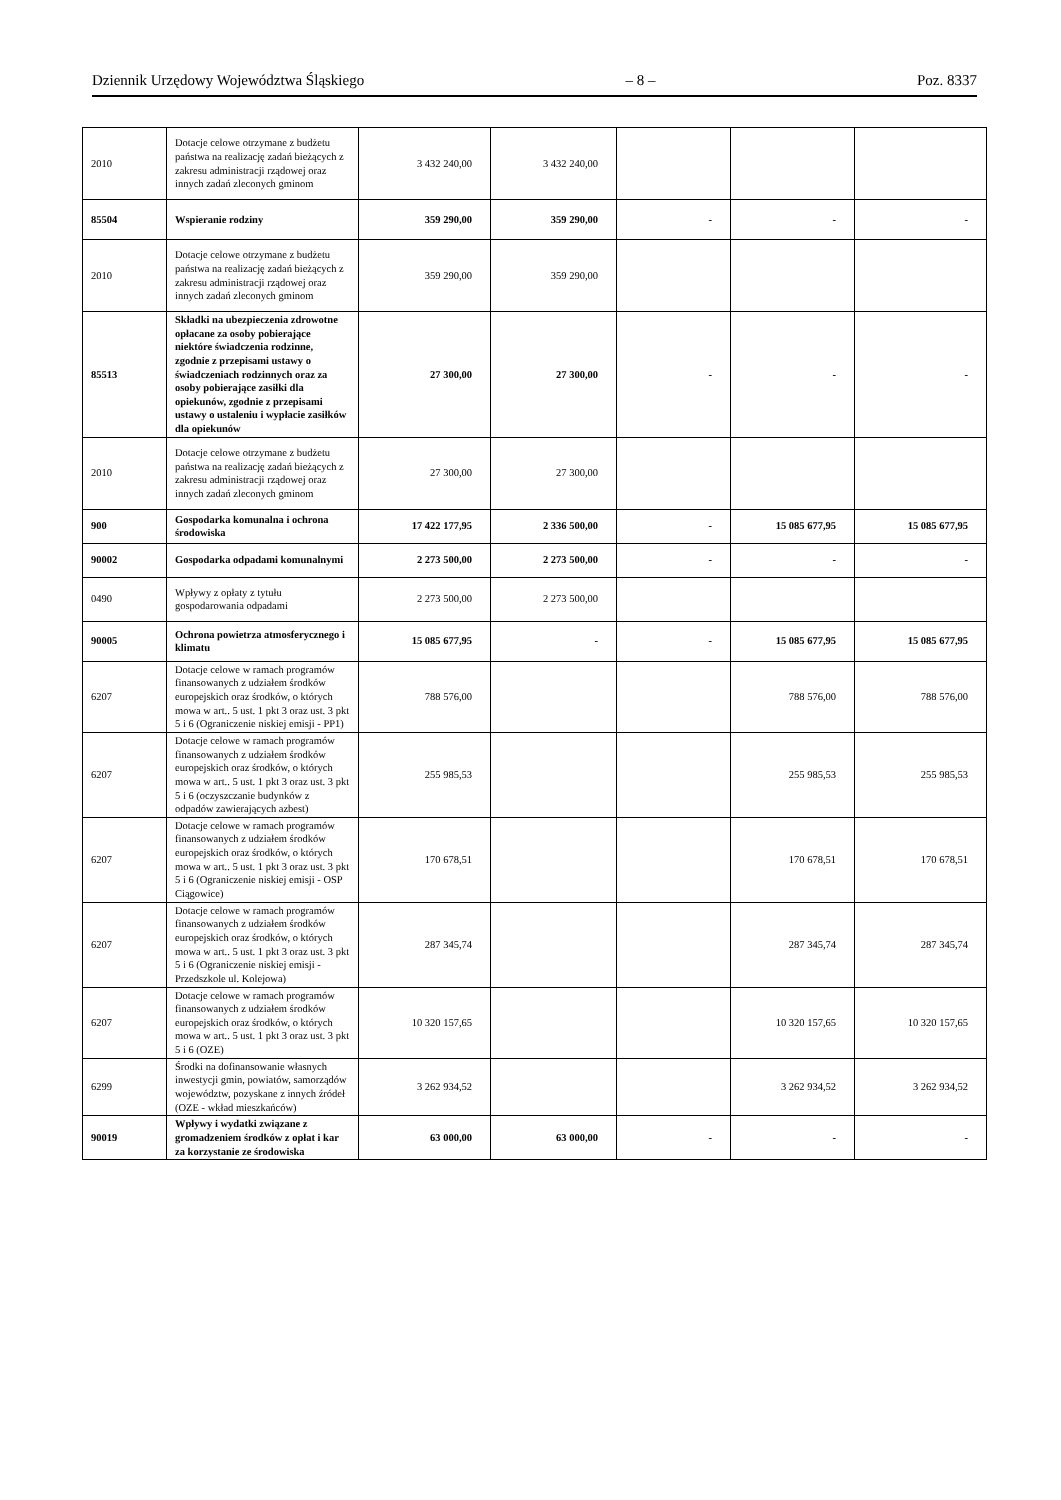Dziennik Urzędowy Województwa Śląskiego – 8 – Poz. 8337
| 2010 | Dotacje celowe otrzymane z budżetu państwa na realizację zadań bieżących z zakresu administracji rządowej oraz innych zadań zleconych gminom | 3 432 240,00 | 3 432 240,00 | | | |
| 85504 | Wspieranie rodziny | 359 290,00 | 359 290,00 | - | - | - |
| 2010 | Dotacje celowe otrzymane z budżetu państwa na realizację zadań bieżących z zakresu administracji rządowej oraz innych zadań zleconych gminom | 359 290,00 | 359 290,00 | | | |
| 85513 | Składki na ubezpieczenia zdrowotne opłacane za osoby pobierające niektóre świadczenia rodzinne, zgodnie z przepisami ustawy o świadczeniach rodzinnych oraz za osoby pobierające zasiłki dla opiekunów, zgodnie z przepisami ustawy o ustaleniu i wypłacie zasiłków dla opiekunów | 27 300,00 | 27 300,00 | - | - | - |
| 2010 | Dotacje celowe otrzymane z budżetu państwa na realizację zadań bieżących z zakresu administracji rządowej oraz innych zadań zleconych gminom | 27 300,00 | 27 300,00 | | | |
| 900 | Gospodarka komunalna i ochrona środowiska | 17 422 177,95 | 2 336 500,00 | - | 15 085 677,95 | 15 085 677,95 |
| 90002 | Gospodarka odpadami komunalnymi | 2 273 500,00 | 2 273 500,00 | - | - | - |
| 0490 | Wpływy z opłaty z tytułu gospodarowania odpadami | 2 273 500,00 | 2 273 500,00 | | | |
| 90005 | Ochrona powietrza atmosferycznego i klimatu | 15 085 677,95 | - | - | 15 085 677,95 | 15 085 677,95 |
| 6207 | Dotacje celowe w ramach programów finansowanych z udziałem środków europejskich oraz środków, o których mowa w art.. 5 ust. 1 pkt 3 oraz ust. 3 pkt 5 i 6 (Ograniczenie niskiej emisji - PP1) | 788 576,00 | | | 788 576,00 | 788 576,00 |
| 6207 | Dotacje celowe w ramach programów finansowanych z udziałem środków europejskich oraz środków, o których mowa w art.. 5 ust. 1 pkt 3 oraz ust. 3 pkt 5 i 6 (oczyszczanie budynków z odpadów zawierających azbest) | 255 985,53 | | | 255 985,53 | 255 985,53 |
| 6207 | Dotacje celowe w ramach programów finansowanych z udziałem środków europejskich oraz środków, o których mowa w art.. 5 ust. 1 pkt 3 oraz ust. 3 pkt 5 i 6 (Ograniczenie niskiej emisji - OSP Ciągowice) | 170 678,51 | | | 170 678,51 | 170 678,51 |
| 6207 | Dotacje celowe w ramach programów finansowanych z udziałem środków europejskich oraz środków, o których mowa w art.. 5 ust. 1 pkt 3 oraz ust. 3 pkt 5 i 6 (Ograniczenie niskiej emisji - Przedszkole ul. Kolejowa) | 287 345,74 | | | 287 345,74 | 287 345,74 |
| 6207 | Dotacje celowe w ramach programów finansowanych z udziałem środków europejskich oraz środków, o których mowa w art.. 5 ust. 1 pkt 3 oraz ust. 3 pkt 5 i 6 (OZE) | 10 320 157,65 | | | 10 320 157,65 | 10 320 157,65 |
| 6299 | Środki na dofinansowanie własnych inwestycji gmin, powiatów, samorządów województw, pozyskane z innych źródeł (OZE - wkład mieszkańców) | 3 262 934,52 | | | 3 262 934,52 | 3 262 934,52 |
| 90019 | Wpływy i wydatki związane z gromadzeniem środków z opłat i kar za korzystanie ze środowiska | 63 000,00 | 63 000,00 | - | - | - |